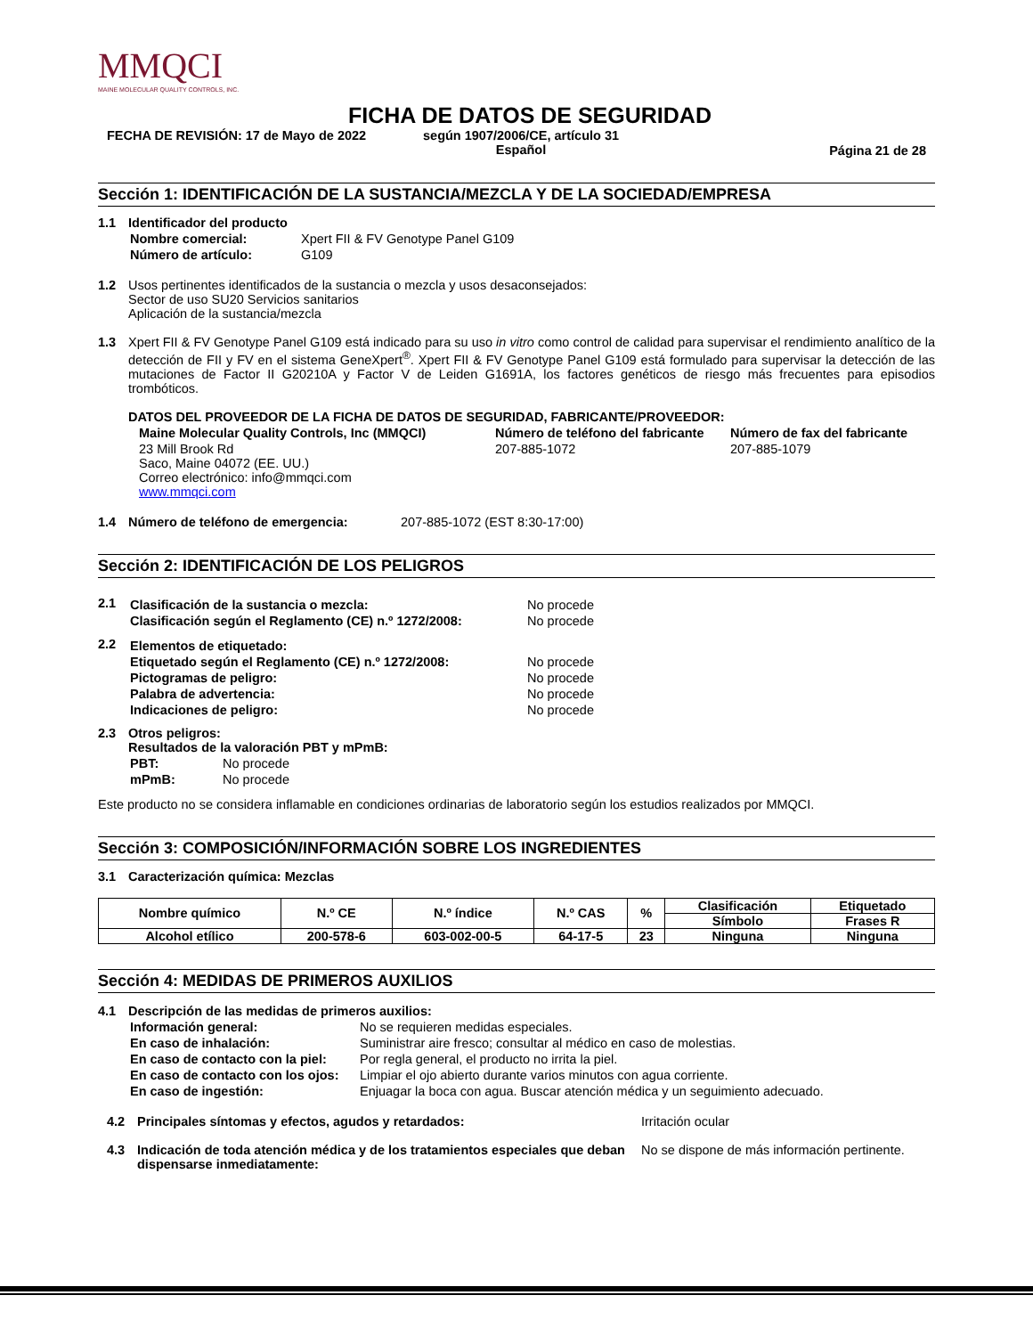MMQCI
MAINE MOLECULAR QUALITY CONTROLS, INC.
FICHA DE DATOS DE SEGURIDAD
FECHA DE REVISIÓN: 17 de Mayo de 2022 según 1907/2006/CE, artículo 31
Español
Página 21 de 28
Sección 1: IDENTIFICACIÓN DE LA SUSTANCIA/MEZCLA Y DE LA SOCIEDAD/EMPRESA
1.1 Identificador del producto
| Nombre comercial: | Xpert FII & FV Genotype Panel G109 |
| Número de artículo: | G109 |
1.2 Usos pertinentes identificados de la sustancia o mezcla y usos desaconsejados:
Sector de uso SU20 Servicios sanitarios
Aplicación de la sustancia/mezcla
1.3 Xpert FII & FV Genotype Panel G109 está indicado para su uso in vitro como control de calidad para supervisar el rendimiento analítico de la detección de FII y FV en el sistema GeneXpert<sup>®</sup>. Xpert FII & FV Genotype Panel G109 está formulado para supervisar la detección de las mutaciones de Factor II G20210A y Factor V de Leiden G1691A, los factores genéticos de riesgo más frecuentes para episodios trombóticos.
DATOS DEL PROVEEDOR DE LA FICHA DE DATOS DE SEGURIDAD, FABRICANTE/PROVEEDOR:
| Maine Molecular Quality Controls, Inc (MMQCI) | Número de teléfono del fabricante | Número de fax del fabricante |
| 23 Mill Brook Rd Saco, Maine 04072 (EE. UU.) Correo electrónico: info@mmqci.com www.mmqci.com | 207-885-1072 | 207-885-1079 |
1.4 Número de teléfono de emergencia: 207-885-1072 (EST 8:30-17:00)
Sección 2: IDENTIFICACIÓN DE LOS PELIGROS
2.1
| Clasificación de la sustancia o mezcla: | No procede |
| Clasificación según el Reglamento (CE) n.º 1272/2008: | No procede |
2.2
| Elementos de etiquetado: | |
| Etiquetado según el Reglamento (CE) n.º 1272/2008: | No procede |
| Pictogramas de peligro: | No procede |
| Palabra de advertencia: | No procede |
| Indicaciones de peligro: | No procede |
2.3 Otros peligros:
Resultados de la valoración PBT y mPmB:
| PBT: | No procede |
| mPmB: | No procede |
Este producto no se considera inflamable en condiciones ordinarias de laboratorio según los estudios realizados por MMQCI.
Sección 3: COMPOSICIÓN/INFORMACIÓN SOBRE LOS INGREDIENTES
3.1 Caracterización química: Mezclas
| Nombre químico | N.º CE | N.º índice | N.º CAS | % | Clasificación | Etiquetado |
| --- | --- | --- | --- | --- | --- | --- |
| | | | | | Símbolo | Frases R |
| Alcohol etílico | 200-578-6 | 603-002-00-5 | 64-17-5 | 23 | Ninguna | Ninguna |
Sección 4: MEDIDAS DE PRIMEROS AUXILIOS
4.1 Descripción de las medidas de primeros auxilios:
| Información general: | No se requieren medidas especiales. |
| En caso de inhalación: | Suministrar aire fresco; consultar al médico en caso de molestias. |
| En caso de contacto con la piel: | Por regla general, el producto no irrita la piel. |
| En caso de contacto con los ojos: | Limpiar el ojo abierto durante varios minutos con agua corriente. |
| En caso de ingestión: | Enjuagar la boca con agua. Buscar atención médica y un seguimiento adecuado. |
4.2 Principales síntomas y efectos, agudos y retardados: Irritación ocular
4.3 Indicación de toda atención médica y de los tratamientos especiales que deban dispensarse inmediatamente:
No se dispone de más información pertinente.